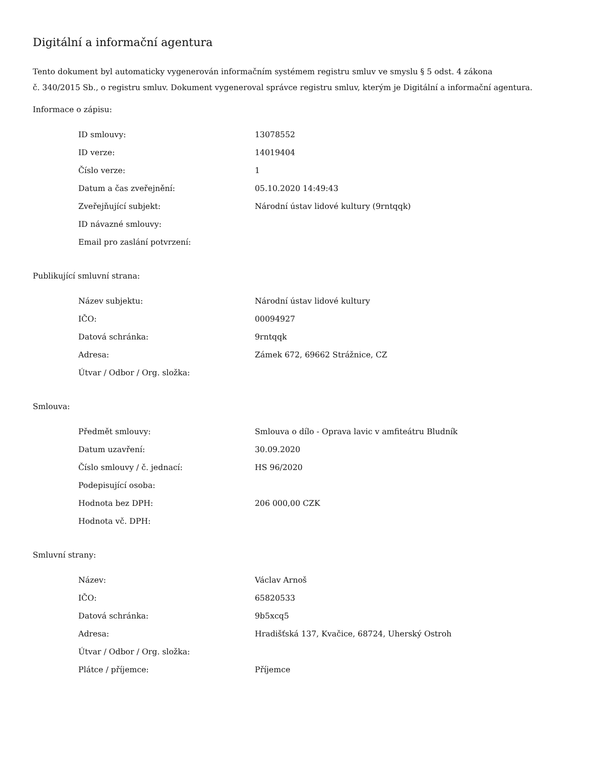Digitální a informační agentura
Tento dokument byl automaticky vygenerován informačním systémem registru smluv ve smyslu § 5 odst. 4 zákona
č. 340/2015 Sb., o registru smluv. Dokument vygeneroval správce registru smluv, kterým je Digitální a informační agentura.
Informace o zápisu:
| ID smlouvy: | 13078552 |
| ID verze: | 14019404 |
| Číslo verze: | 1 |
| Datum a čas zveřejnění: | 05.10.2020 14:49:43 |
| Zveřejňující subjekt: | Národní ústav lidové kultury (9rntqqk) |
| ID návazné smlouvy: | |
| Email pro zaslání potvrzení: | |
Publikující smluvní strana:
| Název subjektu: | Národní ústav lidové kultury |
| IČO: | 00094927 |
| Datová schránka: | 9rntqqk |
| Adresa: | Zámek 672, 69662 Strážnice, CZ |
| Útvar / Odbor / Org. složka: | |
Smlouva:
| Předmět smlouvy: | Smlouva o dílo - Oprava lavic v amfiteátru Bludník |
| Datum uzavření: | 30.09.2020 |
| Číslo smlouvy / č. jednací: | HS 96/2020 |
| Podepisující osoba: | |
| Hodnota bez DPH: | 206 000,00 CZK |
| Hodnota vč. DPH: | |
Smluvní strany:
| Název: | Václav Arnoš |
| IČO: | 65820533 |
| Datová schránka: | 9b5xcq5 |
| Adresa: | Hradišťská 137, Kvačice, 68724, Uherský Ostroh |
| Útvar / Odbor / Org. složka: | |
| Plátce / příjemce: | Příjemce |